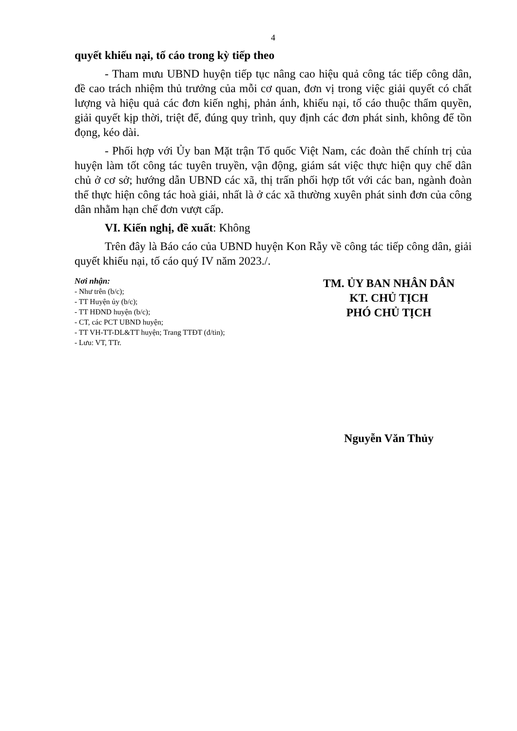4
quyết khiếu nại, tố cáo trong kỳ tiếp theo
- Tham mưu UBND huyện tiếp tục nâng cao hiệu quả công tác tiếp công dân, đề cao trách nhiệm thủ trưởng của mỗi cơ quan, đơn vị trong việc giải quyết có chất lượng và hiệu quả các đơn kiến nghị, phản ánh, khiếu nại, tố cáo thuộc thẩm quyền, giải quyết kịp thời, triệt để, đúng quy trình, quy định các đơn phát sinh, không để tồn đọng, kéo dài.
- Phối hợp với Ủy ban Mặt trận Tổ quốc Việt Nam, các đoàn thể chính trị của huyện làm tốt công tác tuyên truyền, vận động, giám sát việc thực hiện quy chế dân chủ ở cơ sở; hướng dẫn UBND các xã, thị trấn phối hợp tốt với các ban, ngành đoàn thể thực hiện công tác hoà giải, nhất là ở các xã thường xuyên phát sinh đơn của công dân nhằm hạn chế đơn vượt cấp.
VI. Kiến nghị, đề xuất: Không
Trên đây là Báo cáo của UBND huyện Kon Rẫy về công tác tiếp công dân, giải quyết khiếu nại, tố cáo quý IV năm 2023./.
Nơi nhận:
- Như trên (b/c);
- TT Huyện ủy (b/c);
- TT HĐND huyện (b/c);
- CT, các PCT UBND huyện;
- TT VH-TT-DL&TT huyện; Trang TTĐT (đ/tin);
- Lưu: VT, TTr.
TM. ỦY BAN NHÂN DÂN
KT. CHỦ TỊCH
PHÓ CHỦ TỊCH
Nguyễn Văn Thủy